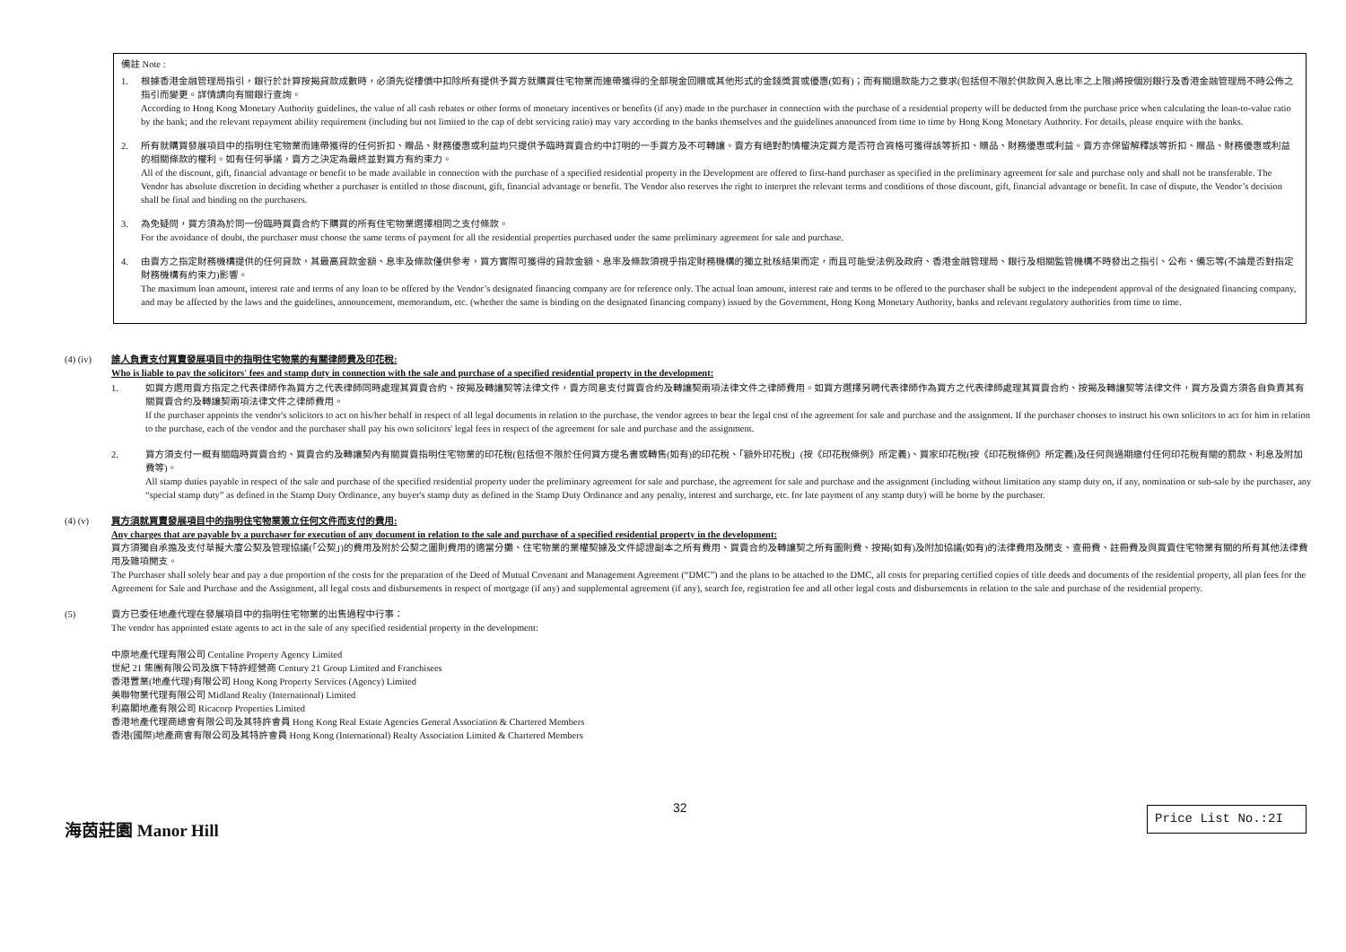備註 Note :
1. 根據香港金融管理局指引，銀行於計算按揭貸款成數時，必須先從樓價中扣除所有提供予買方就購買住宅物業而連帶獲得的全部現金回贈或其他形式的金錢獎賞或優惠(如有)；而有關還款能力之要求(包括但不限於供款與入息比率之上限)將按個別銀行及香港金融管理局不時公佈之指引而變更。詳情請向有關銀行查詢。
According to Hong Kong Monetary Authority guidelines, the value of all cash rebates or other forms of monetary incentives or benefits (if any) made to the purchaser in connection with the purchase of a residential property will be deducted from the purchase price when calculating the loan-to-value ratio by the bank; and the relevant repayment ability requirement (including but not limited to the cap of debt servicing ratio) may vary according to the banks themselves and the guidelines announced from time to time by Hong Kong Monetary Authority. For details, please enquire with the banks.
2. 所有就購買發展項目中的指明住宅物業而連帶獲得的任何折扣、贈品、財務優惠或利益均只提供予臨時買賣合約中訂明的一手買方及不可轉讓。賣方有絕對酌情權決定買方是否符合資格可獲得該等折扣、贈品、財務優惠或利益。賣方亦保留解釋該等折扣、贈品、財務優惠或利益的相關條款的權利。如有任何爭議，賣方之決定為最終並對買方有約束力。
All of the discount, gift, financial advantage or benefit to be made available in connection with the purchase of a specified residential property in the Development are offered to first-hand purchaser as specified in the preliminary agreement for sale and purchase only and shall not be transferable. The Vendor has absolute discretion in deciding whether a purchaser is entitled to those discount, gift, financial advantage or benefit. The Vendor also reserves the right to interpret the relevant terms and conditions of those discount, gift, financial advantage or benefit. In case of dispute, the Vendor’s decision shall be final and binding on the purchasers.
3. 為免疑問，買方須為於同一份臨時買賣合約下購買的所有住宅物業選擇相同之支付條款。
For the avoidance of doubt, the purchaser must choose the same terms of payment for all the residential properties purchased under the same preliminary agreement for sale and purchase.
4. 由賣方之指定財務機構提供的任何貸款，其最高貸款金額、息率及條款僅供參考，買方實際可獲得的貸款金額、息率及條款須視乎指定財務機構的獨立批核結果而定，而且可能受法例及政府、香港金融管理局、銀行及相關監管機構不時發出之指引、公布、備忘等(不論是否對指定財務機構有約束力)影響。
The maximum loan amount, interest rate and terms of any loan to be offered by the Vendor’s designated financing company are for reference only. The actual loan amount, interest rate and terms to be offered to the purchaser shall be subject to the independent approval of the designated financing company, and may be affected by the laws and the guidelines, announcement, memorandum, etc. (whether the same is binding on the designated financing company) issued by the Government, Hong Kong Monetary Authority, banks and relevant regulatory authorities from time to time.
(4) (iv) 誰人負責支付買賣發展項目中的指明住宅物業的有關律師費及印花稅:
Who is liable to pay the solicitors' fees and stamp duty in connection with the sale and purchase of a specified residential property in the development:
1. 如買方選用賣方指定之代表律師作為買方之代表律師同時處理其買賣合約、按揭及轉讓契等法律文件，賣方同意支付買賣合約及轉讓契兩項法律文件之律師費用。如買方選擇另聘代表律師作為買方之代表律師處理其買賣合約、按揭及轉讓契等法律文件，買方及賣方須各自負責其有關買賣合約及轉讓契兩項法律文件之律師費用。
If the purchaser appoints the vendor's solicitors to act on his/her behalf in respect of all legal documents in relation to the purchase, the vendor agrees to bear the legal cost of the agreement for sale and purchase and the assignment. If the purchaser chooses to instruct his own solicitors to act for him in relation to the purchase, each of the vendor and the purchaser shall pay his own solicitors' legal fees in respect of the agreement for sale and purchase and the assignment.
2. 買方須支付一概有關臨時買賣合約、買賣合約及轉讓契內有關買賣指明住宅物業的印花稅(包括但不限於任何買方提名書或轉售(如有)的印花稅、「額外印花稅」(按《印花稅條例》所定義)、買家印花稅(按《印花稅條例》所定義)及任何與過期繳付任何印花稅有關的罰款、利息及附加費等)。
All stamp duties payable in respect of the sale and purchase of the specified residential property under the preliminary agreement for sale and purchase, the agreement for sale and purchase and the assignment (including without limitation any stamp duty on, if any, nomination or sub-sale by the purchaser, any “special stamp duty” as defined in the Stamp Duty Ordinance, any buyer's stamp duty as defined in the Stamp Duty Ordinance and any penalty, interest and surcharge, etc. for late payment of any stamp duty) will be borne by the purchaser.
(4) (v) 買方須就買賣發展項目中的指明住宅物業簽立任何文件而支付的費用:
Any charges that are payable by a purchaser for execution of any document in relation to the sale and purchase of a specified residential property in the development:
買方須獨自承擔及支付草擬大廈公契及管理協議(「公契」)的費用及附於公契之圖則費用的適當分攤、住宅物業的業權契據及文件認證副本之所有費用、買賣合約及轉讓契之所有圖則費、按揭(如有)及附加協議(如有)的法律費用及開支、查冊費、註冊費及與買賣住宅物業有關的所有其他法律費用及雜項開支。
The Purchaser shall solely bear and pay a due proportion of the costs for the preparation of the Deed of Mutual Covenant and Management Agreement (“DMC”) and the plans to be attached to the DMC, all costs for preparing certified copies of title deeds and documents of the residential property, all plan fees for the Agreement for Sale and Purchase and the Assignment, all legal costs and disbursements in respect of mortgage (if any) and supplemental agreement (if any), search fee, registration fee and all other legal costs and disbursements in relation to the sale and purchase of the residential property.
(5) 賣方已委任地產代理在發展項目中的指明住宅物業的出售過程中行事：
The vendor has appointed estate agents to act in the sale of any specified residential property in the development:
中原地產代理有限公司 Centaline Property Agency Limited
世紀 21 集團有限公司及旗下特許經營商 Century 21 Group Limited and Franchisees
香港置業(地產代理)有限公司 Hong Kong Property Services (Agency) Limited
美聯物業代理有限公司 Midland Realty (International) Limited
利嘉閣地產有限公司 Ricacorp Properties Limited
香港地產代理商總會有限公司及其特許會員 Hong Kong Real Estate Agencies General Association & Chartered Members
香港(國際)地產商會有限公司及其特許會員 Hong Kong (International) Realty Association Limited & Chartered Members
32
海茵莊園 Manor Hill
Price List No.:2I